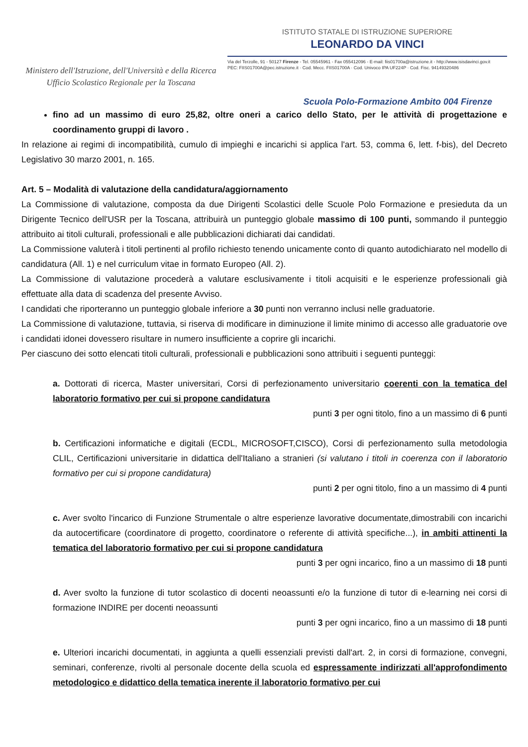Ministero dell'Istruzione, dell'Università e della Ricerca
Ufficio Scolastico Regionale per la Toscana
ISTITUTO STATALE DI ISTRUZIONE SUPERIORE
LEONARDO DA VINCI
Via del Terzolle, 91 - 50127 Firenze - Tel. 05545961 - Fax 055412096 - E-mail: fiis01700a@istruzione.it - http://www.isisdavinci.gov.it
PEC: FIIS01700A@pec.istruzione.it · Cod. Mecc. FIIS01700A · Cod. Univoco IPA UF224P · Cod. Fisc. 94149320486
Scuola Polo-Formazione Ambito 004 Firenze
fino ad un massimo di euro 25,82, oltre oneri a carico dello Stato, per le attività di progettazione e coordinamento gruppi di lavoro .
In relazione ai regimi di incompatibilità, cumulo di impieghi e incarichi si applica l'art. 53, comma 6, lett. f-bis), del Decreto Legislativo 30 marzo 2001, n. 165.
Art. 5 – Modalità di valutazione della candidatura/aggiornamento
La Commissione di valutazione, composta da due Dirigenti Scolastici delle Scuole Polo Formazione e presieduta da un Dirigente Tecnico dell'USR per la Toscana, attribuirà un punteggio globale massimo di 100 punti, sommando il punteggio attribuito ai titoli culturali, professionali e alle pubblicazioni dichiarati dai candidati.
La Commissione valuterà i titoli pertinenti al profilo richiesto tenendo unicamente conto di quanto autodichiarato nel modello di candidatura (All. 1) e nel curriculum vitae in formato Europeo (All. 2).
La Commissione di valutazione procederà a valutare esclusivamente i titoli acquisiti e le esperienze professionali già effettuate alla data di scadenza del presente Avviso.
I candidati che riporteranno un punteggio globale inferiore a 30 punti non verranno inclusi nelle graduatorie.
La Commissione di valutazione, tuttavia, si riserva di modificare in diminuzione il limite minimo di accesso alle graduatorie ove i candidati idonei dovessero risultare in numero insufficiente a coprire gli incarichi.
Per ciascuno dei sotto elencati titoli culturali, professionali e pubblicazioni sono attribuiti i seguenti punteggi:
a. Dottorati di ricerca, Master universitari, Corsi di perfezionamento universitario coerenti con la tematica del laboratorio formativo per cui si propone candidatura
punti 3 per ogni titolo, fino a un massimo di 6 punti
b. Certificazioni informatiche e digitali (ECDL, MICROSOFT,CISCO), Corsi di perfezionamento sulla metodologia CLIL, Certificazioni universitarie in didattica dell'Italiano a stranieri (si valutano i titoli in coerenza con il laboratorio formativo per cui si propone candidatura)
punti 2 per ogni titolo, fino a un massimo di 4 punti
c. Aver svolto l'incarico di Funzione Strumentale o altre esperienze lavorative documentate,dimostrabili con incarichi da autocertificare (coordinatore di progetto, coordinatore o referente di attività specifiche...), in ambiti attinenti la tematica del laboratorio formativo per cui si propone candidatura
punti 3 per ogni incarico, fino a un massimo di 18 punti
d. Aver svolto la funzione di tutor scolastico di docenti neoassunti e/o la funzione di tutor di e-learning nei corsi di formazione INDIRE per docenti neoassunti
punti 3 per ogni incarico, fino a un massimo di 18 punti
e. Ulteriori incarichi documentati, in aggiunta a quelli essenziali previsti dall'art. 2, in corsi di formazione, convegni, seminari, conferenze, rivolti al personale docente della scuola ed espressamente indirizzati all'approfondimento metodologico e didattico della tematica inerente il laboratorio formativo per cui